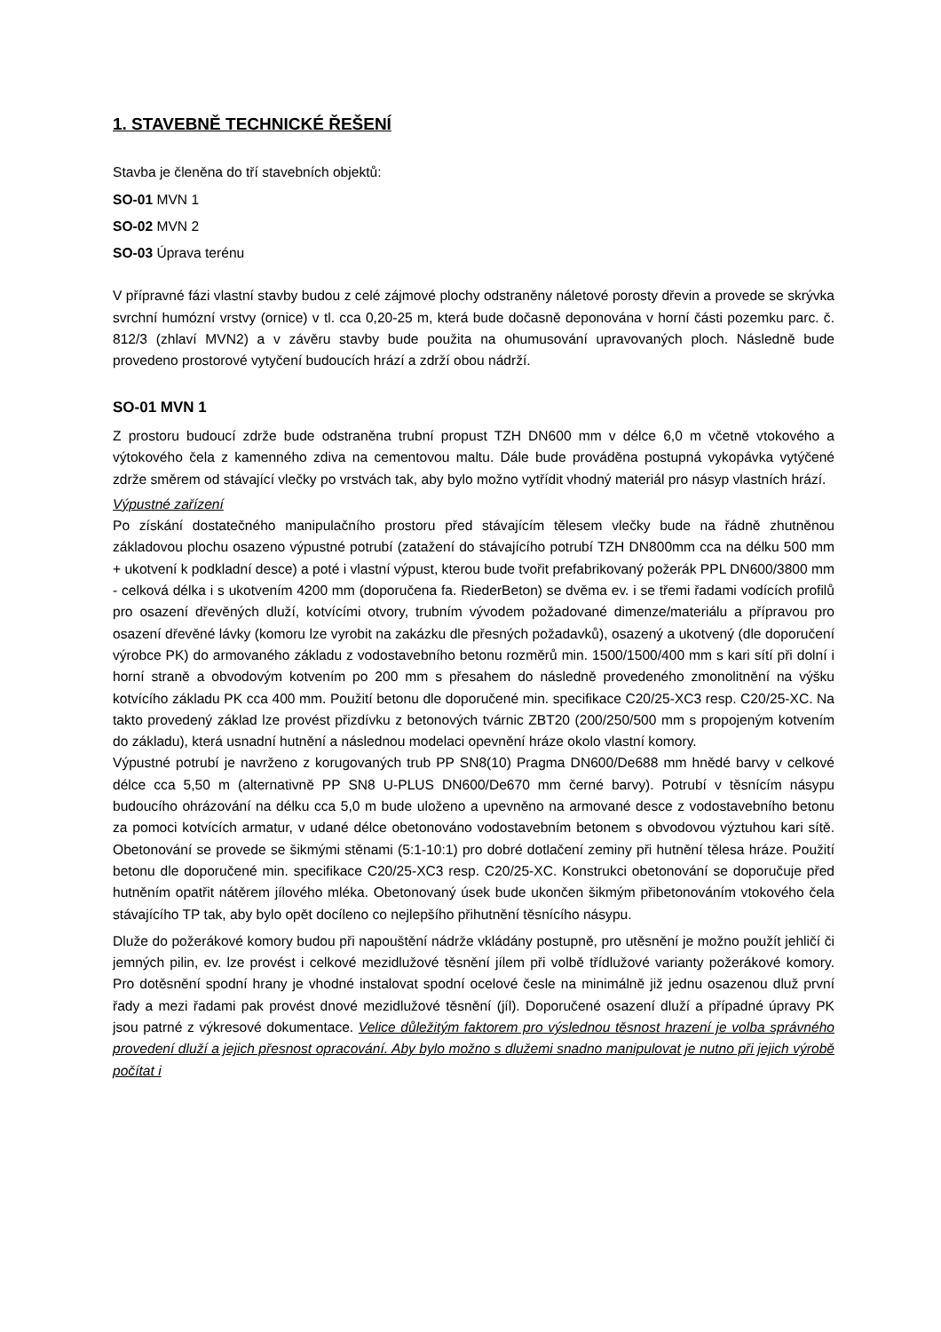1. STAVEBNĚ TECHNICKÉ ŘEŠENÍ
Stavba je členěna do tří stavebních objektů:
SO-01 MVN 1
SO-02 MVN 2
SO-03 Úprava terénu
V přípravné fázi vlastní stavby budou z celé zájmové plochy odstraněny náletové porosty dřevin a provede se skrývka svrchní humózní vrstvy (ornice) v tl. cca 0,20-25 m, která bude dočasně deponována v horní části pozemku parc. č. 812/3 (zhlaví MVN2) a v závěru stavby bude použita na ohumusování upravovaných ploch. Následně bude provedeno prostorové vytyčení budoucích hrází a zdrží obou nádrží.
SO-01 MVN 1
Z prostoru budoucí zdrže bude odstraněna trubní propust TZH DN600 mm v délce 6,0 m včetně vtokového a výtokového čela z kamenného zdiva na cementovou maltu. Dále bude prováděna postupná vykopávka vytýčené zdrže směrem od stávající vlečky po vrstvách tak, aby bylo možno vytřídit vhodný materiál pro násyp vlastních hrází.
Výpustné zařízení
Po získání dostatečného manipulačního prostoru před stávajícím tělesem vlečky bude na řádně zhutněnou základovou plochu osazeno výpustné potrubí (zatažení do stávajícího potrubí TZH DN800mm cca na délku 500 mm + ukotvení k podkladní desce) a poté i vlastní výpust, kterou bude tvořit prefabrikovaný požerák PPL DN600/3800 mm - celková délka i s ukotvením 4200 mm (doporučena fa. RiederBeton) se dvěma ev. i se třemi řadami vodících profilů pro osazení dřevěných dluží, kotvícími otvory, trubním vývodem požadované dimenze/materiálu a přípravou pro osazení dřevěné lávky (komoru lze vyrobit na zakázku dle přesných požadavků), osazený a ukotvený (dle doporučení výrobce PK) do armovaného základu z vodostavebního betonu rozměrů min. 1500/1500/400 mm s kari sítí při dolní i horní straně a obvodovým kotvením po 200 mm s přesahem do následně provedeného zmonolitnění na výšku kotvícího základu PK cca 400 mm. Použití betonu dle doporučené min. specifikace C20/25-XC3 resp. C20/25-XC. Na takto provedený základ lze provést přizdívku z betonových tvárnic ZBT20 (200/250/500 mm s propojeným kotvením do základu), která usnadní hutnění a následnou modelaci opevnění hráze okolo vlastní komory.
Výpustné potrubí je navrženo z korugovaných trub PP SN8(10) Pragma DN600/De688 mm hnědé barvy v celkové délce cca 5,50 m (alternativně PP SN8 U-PLUS DN600/De670 mm černé barvy). Potrubí v těsnícím násypu budoucího ohrázování na délku cca 5,0 m bude uloženo a upevněno na armované desce z vodostavebního betonu za pomoci kotvících armatur, v udané délce obetonováno vodostavebním betonem s obvodovou výztuhou kari sítě. Obetonování se provede se šikmými stěnami (5:1-10:1) pro dobré dotlačení zeminy při hutnění tělesa hráze. Použití betonu dle doporučené min. specifikace C20/25-XC3 resp. C20/25-XC. Konstrukci obetonování se doporučuje před hutněním opatřit nátěrem jílového mléka. Obetonovaný úsek bude ukončen šikmým přibetonováním vtokového čela stávajícího TP tak, aby bylo opět docíleno co nejlepšího přihutnění těsnícího násypu.
Dluže do požerákové komory budou při napouštění nádrže vkládány postupně, pro utěsnění je možno použít jehličí či jemných pilin, ev. lze provést i celkové mezidlužové těsnění jílem při volbě třídlužové varianty požerákové komory. Pro dotěsnění spodní hrany je vhodné instalovat spodní ocelové česle na minimálně již jednu osazenou dluž první řady a mezi řadami pak provést dnové mezidlužové těsnění (jíl). Doporučené osazení dluží a případné úpravy PK jsou patrné z výkresové dokumentace. Velice důležitým faktorem pro výslednou těsnost hrazení je volba správného provedení dluží a jejich přesnost opracování. Aby bylo možno s dlužemi snadno manipulovat je nutno při jejich výrobě počítat i